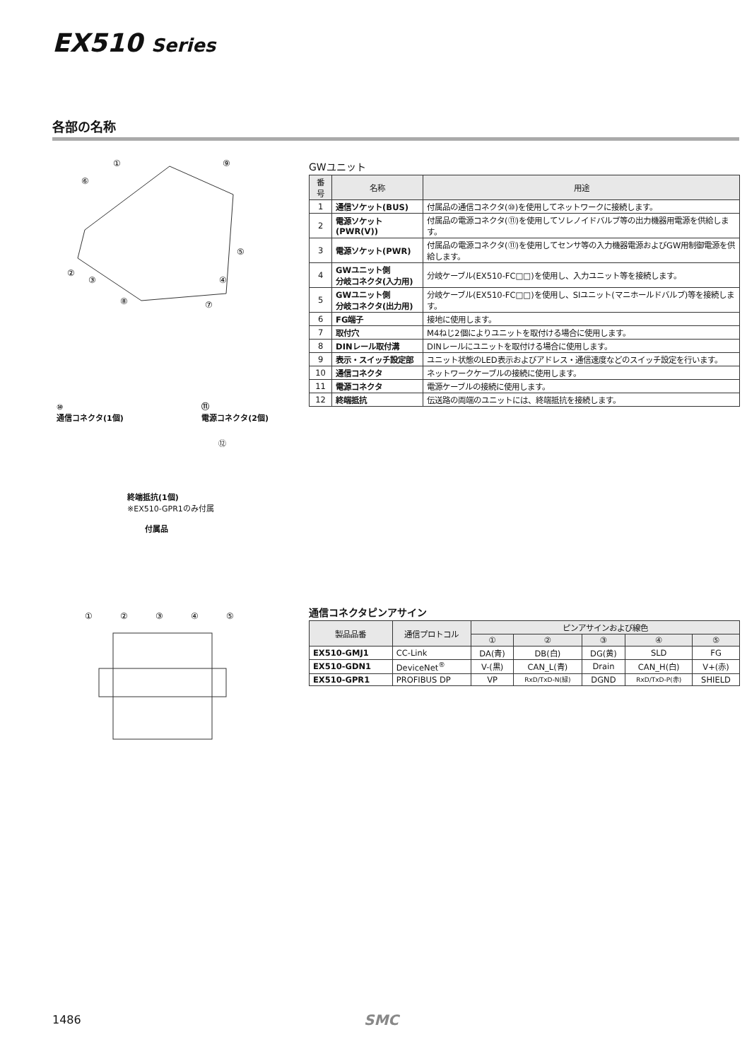EX510 Series
各部の名称
①
⑨
⑥
②
③
⑤
④
⑧
⑦
⑩
通信コネクタ(1個) ⑪
電源コネクタ(2個)
⑫
終端抵抗(1個)
※EX510-GPR1のみ付属
付属品
GWユニット
| 番号 | 名称 | 用途 |
| --- | --- | --- |
| 1 | 通信ソケット(BUS) | 付属品の通信コネクタ(⑩)を使用してネットワークに接続します。 |
| 2 | 電源ソケット(PWR(V)) | 付属品の電源コネクタ(⑪)を使用してソレノイドバルブ等の出力機器用電源を供給します。 |
| 3 | 電源ソケット(PWR) | 付属品の電源コネクタ(⑪)を使用してセンサ等の入力機器電源およびGW用制御電源を供給します。 |
| 4 | GWユニット側 分岐コネクタ(入力用) | 分岐ケーブル(EX510-FC□□)を使用し、入力ユニット等を接続します。 |
| 5 | GWユニット側 分岐コネクタ(出力用) | 分岐ケーブル(EX510-FC□□)を使用し、SIユニット(マニホールドバルブ)等を接続します。 |
| 6 | FG端子 | 接地に使用します。 |
| 7 | 取付穴 | M4ねじ2個によりユニットを取付ける場合に使用します。 |
| 8 | DINレール取付溝 | DINレールにユニットを取付ける場合に使用します。 |
| 9 | 表示・スイッチ設定部 | ユニット状態のLED表示およびアドレス・通信速度などのスイッチ設定を行います。 |
| 10 | 通信コネクタ | ネットワークケーブルの接続に使用します。 |
| 11 | 電源コネクタ | 電源ケーブルの接続に使用します。 |
| 12 | 終端抵抗 | 伝送路の両端のユニットには、終端抵抗を接続します。 |
①
②
③
④
⑤
通信コネクタピンアサイン
| 製品品番 | 通信プロトコル | ピンアサインおよび線色 | | | | |
| --- | --- | --- | --- | --- | --- | --- |
| | | ① | ② | ③ | ④ | ⑤ |
| EX510-GMJ1 | CC-Link | DA(青) | DB(白) | DG(黄) | SLD | FG |
| EX510-GDN1 | DeviceNet<sup>®</sup> | V-(黒) | CAN_L(青) | Drain | CAN_H(白) | V+(赤) |
| EX510-GPR1 | PROFIBUS DP | VP | RxD/TxD-N(緑) | DGND | RxD/TxD-P(赤) | SHIELD |
1486 SMC